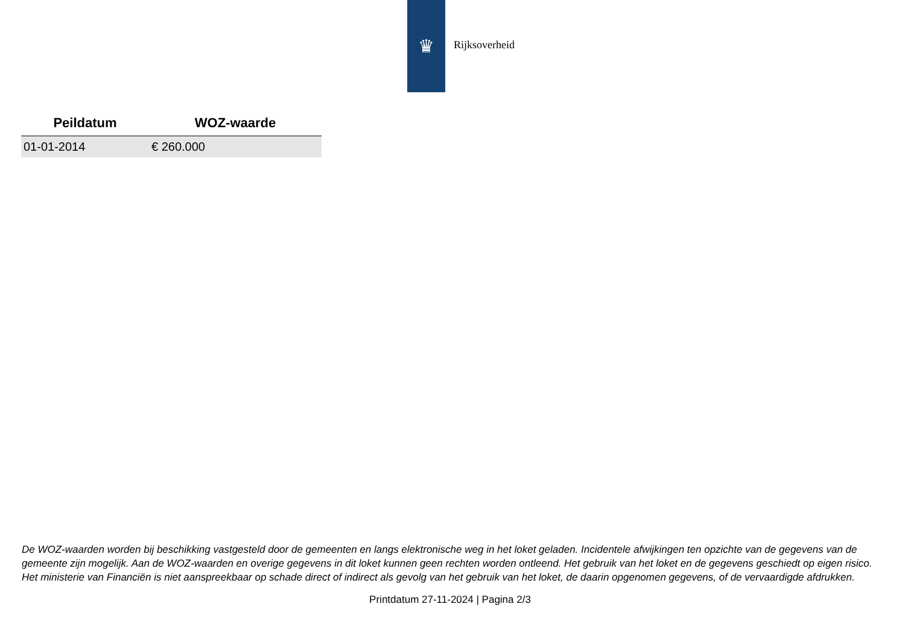♛
Rijksoverheid
| Peildatum | WOZ-waarde |
| --- | --- |
| 01-01-2014 | € 260.000 |
De WOZ-waarden worden bij beschikking vastgesteld door de gemeenten en langs elektronische weg in het loket geladen. Incidentele afwijkingen ten opzichte van de gegevens van de gemeente zijn mogelijk. Aan de WOZ-waarden en overige gegevens in dit loket kunnen geen rechten worden ontleend. Het gebruik van het loket en de gegevens geschiedt op eigen risico. Het ministerie van Financiën is niet aanspreekbaar op schade direct of indirect als gevolg van het gebruik van het loket, de daarin opgenomen gegevens, of de vervaardigde afdrukken.
Printdatum 27-11-2024 | Pagina 2/3